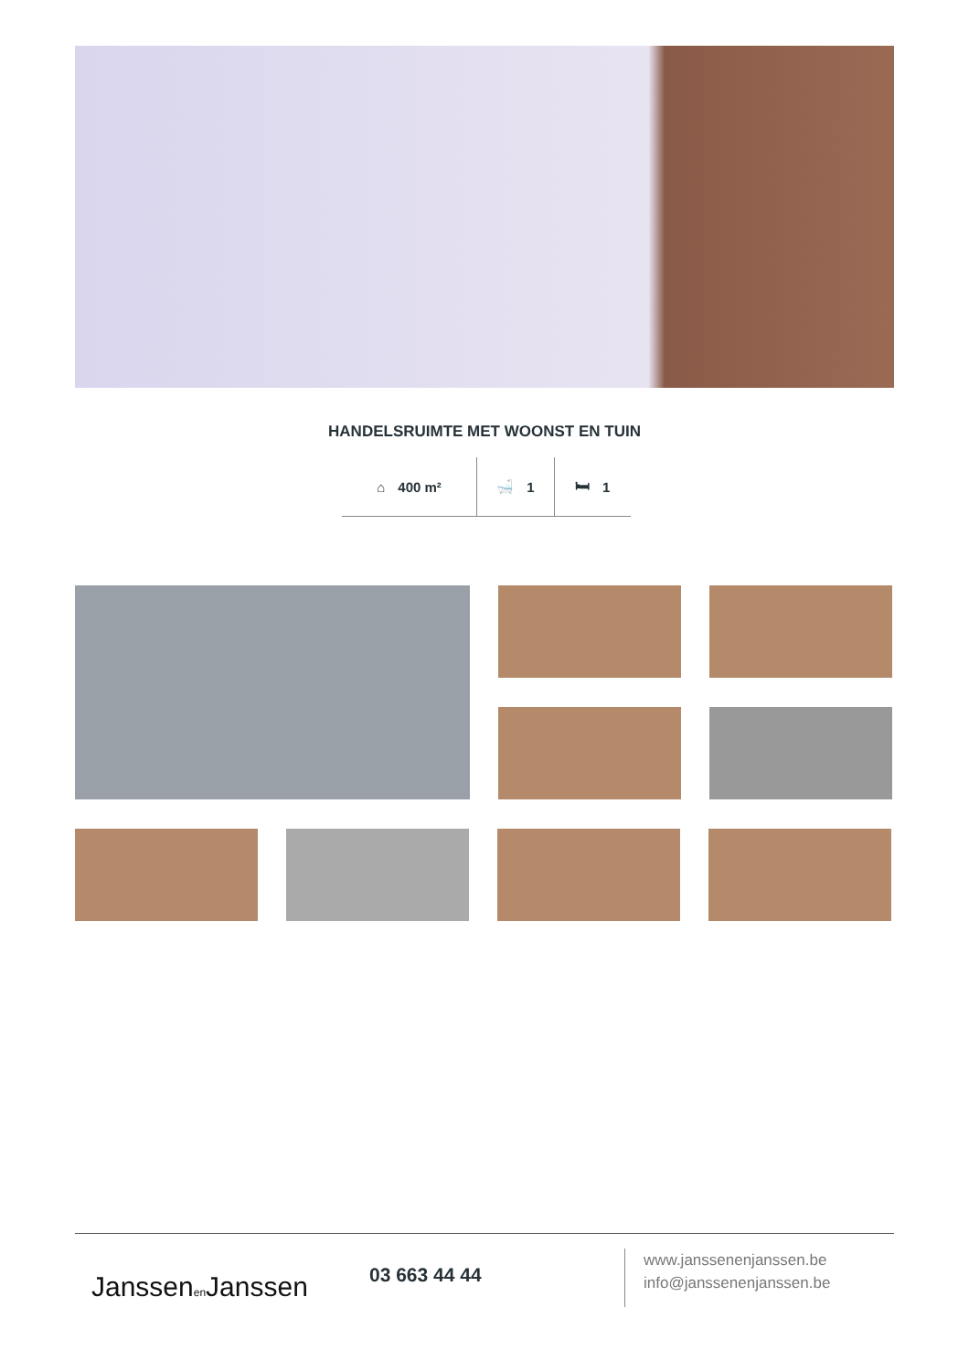HANDELSRUIMTE MET WOONST EN TUIN
⌂ 400 m² 🛁 1 🛏 1
Janssenen Janssen 03 663 44 44
www.janssenenjanssen.be
info@janssenenjanssen.be